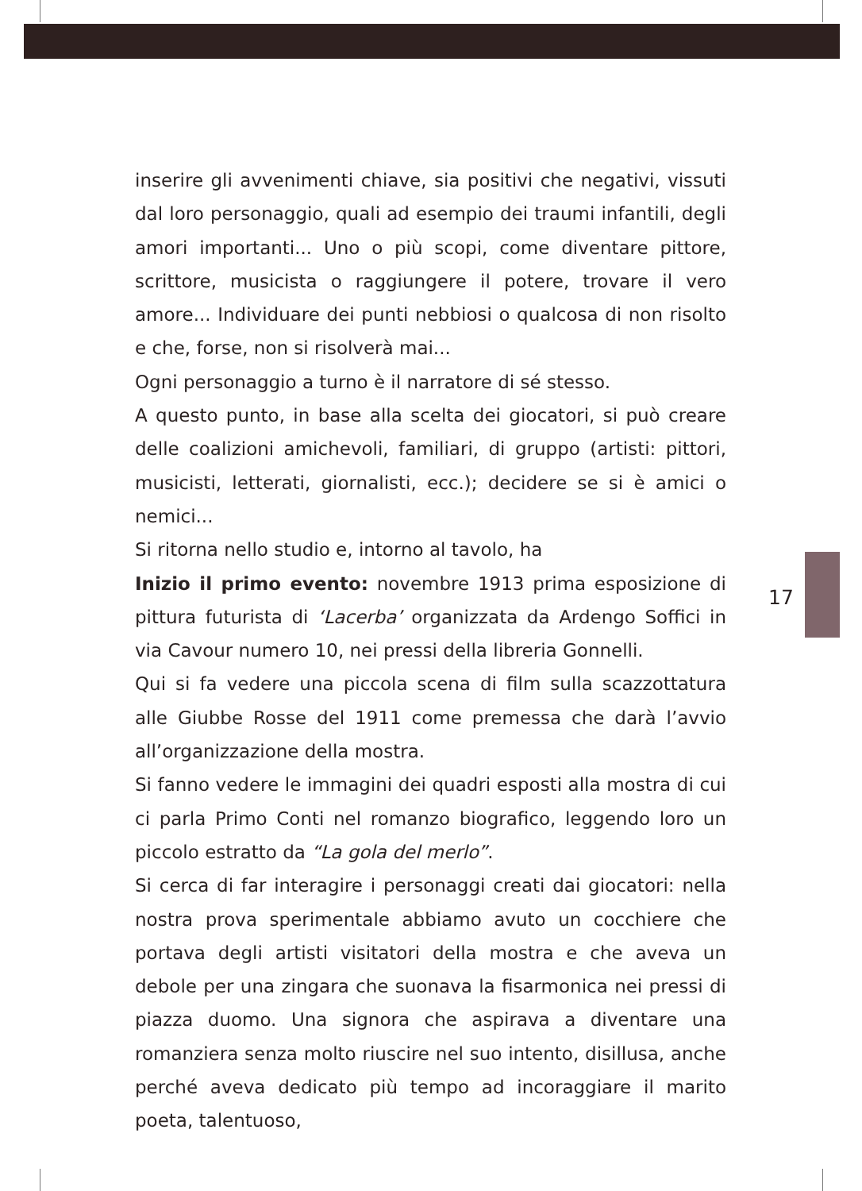inserire gli avvenimenti chiave, sia positivi che negativi, vissuti dal loro personaggio, quali ad esempio dei traumi infantili, degli amori importanti... Uno o più scopi, come diventare pittore, scrittore, musicista o raggiungere il potere, trovare il vero amore... Individuare dei punti nebbiosi o qualcosa di non risolto e che, forse, non si risolverà mai...
Ogni personaggio a turno è il narratore di sé stesso.
A questo punto, in base alla scelta dei giocatori, si può creare delle coalizioni amichevoli, familiari, di gruppo (artisti: pittori, musicisti, letterati, giornalisti, ecc.); decidere se si è amici o nemici...
Si ritorna nello studio e, intorno al tavolo, ha
Inizio il primo evento: novembre 1913 prima esposizione di pittura futurista di ‘Lacerba’ organizzata da Ardengo Soffici in via Cavour numero 10, nei pressi della libreria Gonnelli.
Qui si fa vedere una piccola scena di film sulla scazzottatura alle Giubbe Rosse del 1911 come premessa che darà l’avvio all’organizzazione della mostra.
Si fanno vedere le immagini dei quadri esposti alla mostra di cui ci parla Primo Conti nel romanzo biografico, leggendo loro un piccolo estratto da “La gola del merlo”.
Si cerca di far interagire i personaggi creati dai giocatori: nella nostra prova sperimentale abbiamo avuto un cocchiere che portava degli artisti visitatori della mostra e che aveva un debole per una zingara che suonava la fisarmonica nei pressi di piazza duomo. Una signora che aspirava a diventare una romanziera senza molto riuscire nel suo intento, disillusa, anche perché aveva dedicato più tempo ad incoraggiare il marito poeta, talentuoso,
17